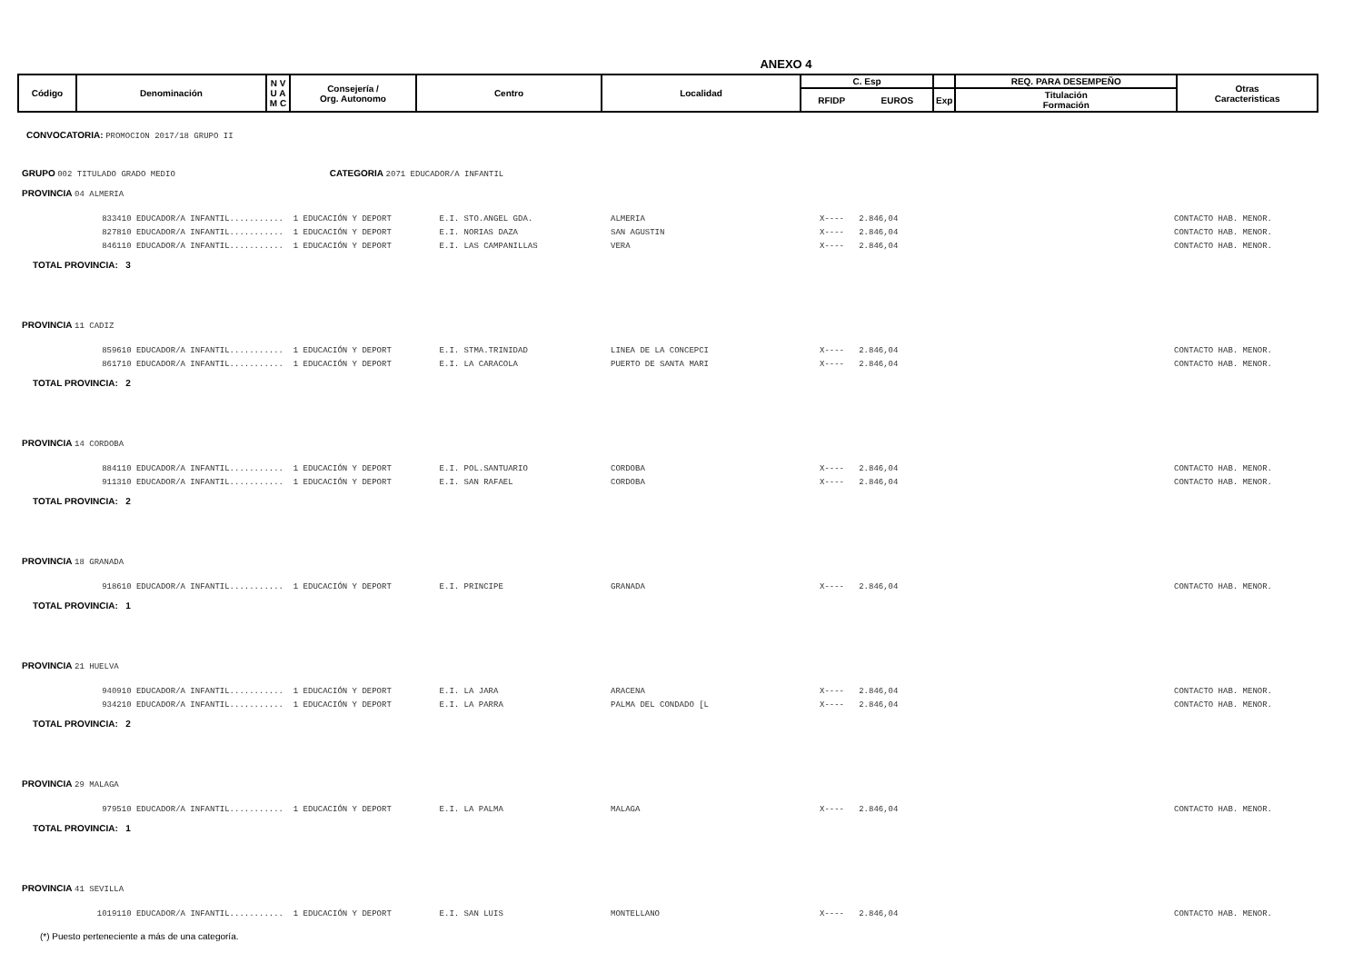ANEXO 4
| Código | Denominación | N V U A M C | Consejería / Org. Autonomo | Centro | Localidad | C. Esp | | | REQ. PARA DESEMPEÑO | Otras Caracteristicas |
| | | | | | | RFIDP | EUROS | Exp | Titulación Formación | |
CONVOCATORIA: PROMOCION 2017/18 GRUPO II
GRUPO 002 TITULADO GRADO MEDIO CATEGORIA 2071 EDUCADOR/A INFANTIL
PROVINCIA 04 ALMERIA
833410 EDUCADOR/A INFANTIL........... 1 EDUCACIÓN Y DEPORT E.I. STO.ANGEL GDA. ALMERIA X---- 2.846,04 CONTACTO HAB. MENOR.
827810 EDUCADOR/A INFANTIL........... 1 EDUCACIÓN Y DEPORT E.I. NORIAS DAZA SAN AGUSTIN X---- 2.846,04 CONTACTO HAB. MENOR.
846110 EDUCADOR/A INFANTIL........... 1 EDUCACIÓN Y DEPORT E.I. LAS CAMPANILLAS VERA X---- 2.846,04 CONTACTO HAB. MENOR.
TOTAL PROVINCIA: 3
PROVINCIA 11 CADIZ
859610 EDUCADOR/A INFANTIL........... 1 EDUCACIÓN Y DEPORT E.I. STMA.TRINIDAD LINEA DE LA CONCEPCI X---- 2.846,04 CONTACTO HAB. MENOR.
861710 EDUCADOR/A INFANTIL........... 1 EDUCACIÓN Y DEPORT E.I. LA CARACOLA PUERTO DE SANTA MARI X---- 2.846,04 CONTACTO HAB. MENOR.
TOTAL PROVINCIA: 2
PROVINCIA 14 CORDOBA
884110 EDUCADOR/A INFANTIL........... 1 EDUCACIÓN Y DEPORT E.I. POL.SANTUARIO CORDOBA X---- 2.846,04 CONTACTO HAB. MENOR.
911310 EDUCADOR/A INFANTIL........... 1 EDUCACIÓN Y DEPORT E.I. SAN RAFAEL CORDOBA X---- 2.846,04 CONTACTO HAB. MENOR.
TOTAL PROVINCIA: 2
PROVINCIA 18 GRANADA
918610 EDUCADOR/A INFANTIL........... 1 EDUCACIÓN Y DEPORT E.I. PRINCIPE GRANADA X---- 2.846,04 CONTACTO HAB. MENOR.
TOTAL PROVINCIA: 1
PROVINCIA 21 HUELVA
940910 EDUCADOR/A INFANTIL........... 1 EDUCACIÓN Y DEPORT E.I. LA JARA ARACENA X---- 2.846,04 CONTACTO HAB. MENOR.
934210 EDUCADOR/A INFANTIL........... 1 EDUCACIÓN Y DEPORT E.I. LA PARRA PALMA DEL CONDADO [L X---- 2.846,04 CONTACTO HAB. MENOR.
TOTAL PROVINCIA: 2
PROVINCIA 29 MALAGA
979510 EDUCADOR/A INFANTIL........... 1 EDUCACIÓN Y DEPORT E.I. LA PALMA MALAGA X---- 2.846,04 CONTACTO HAB. MENOR.
TOTAL PROVINCIA: 1
PROVINCIA 41 SEVILLA
1019110 EDUCADOR/A INFANTIL........... 1 EDUCACIÓN Y DEPORT E.I. SAN LUIS MONTELLANO X---- 2.846,04 CONTACTO HAB. MENOR.
(*) Puesto perteneciente a más de una categoría.